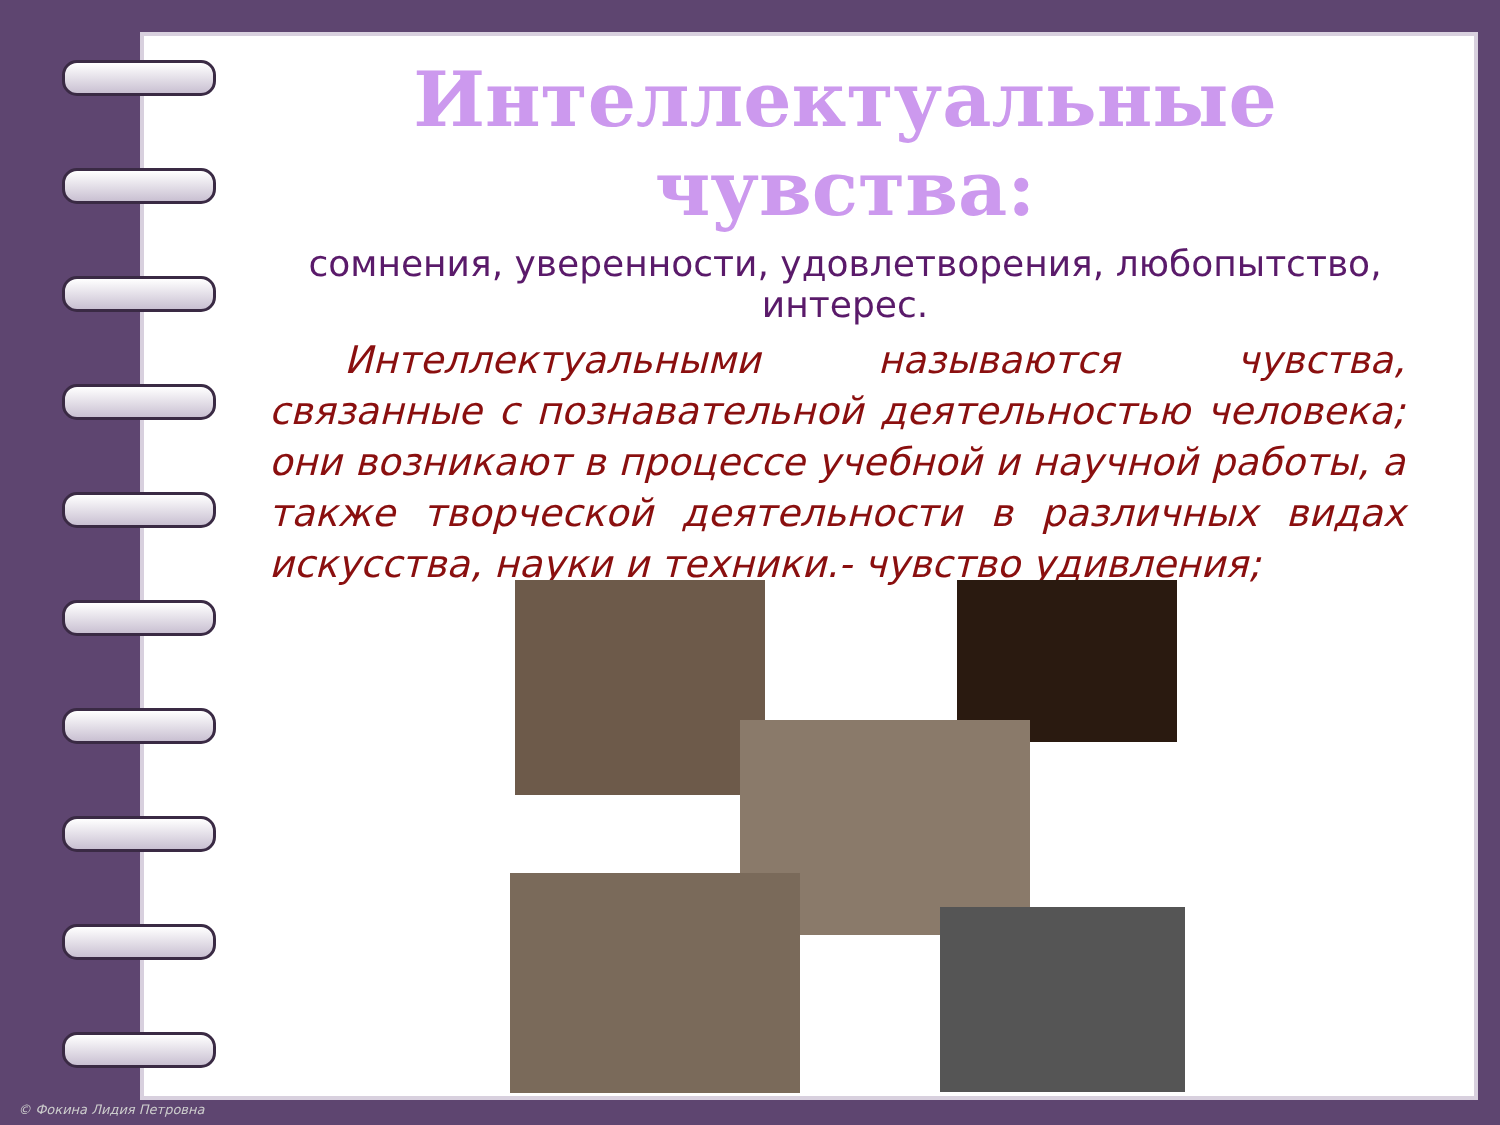Интеллектуальные чувства:
сомнения, уверенности, удовлетворения, любопытство, интерес.
Интеллектуальными называются чувства, связанные с познавательной деятельностью человека; они возникают в процессе учебной и научной работы, а также творческой деятельности в различных видах искусства, науки и техники.- чувство удивления;
© Фокина Лидия Петровна